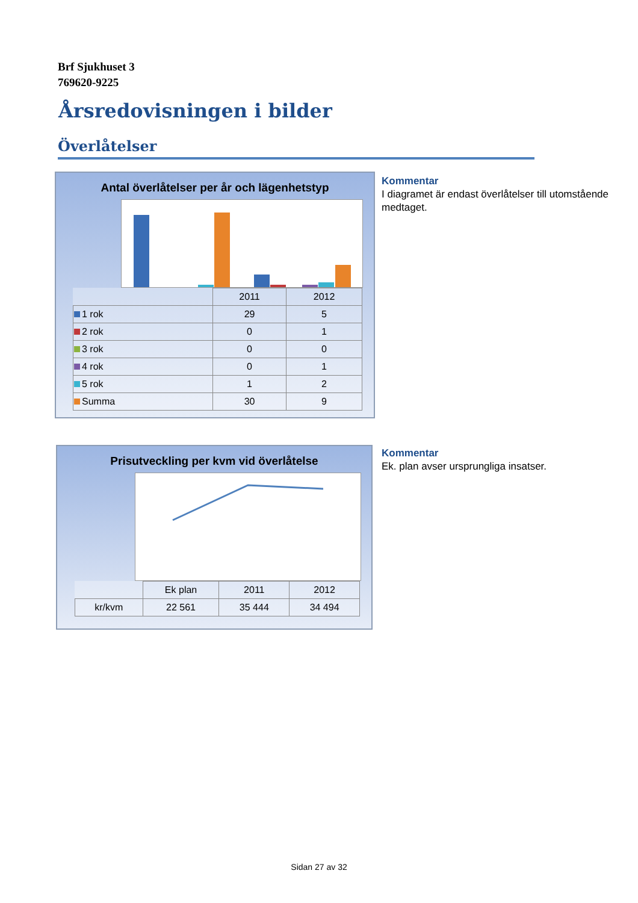Brf Sjukhuset 3
769620-9225
Årsredovisningen i bilder
Överlåtelser
Antal överlåtelser per år och lägenhetstyp
| | 2011 | 2012 |
| --- | --- | --- |
| 1 rok | 29 | 5 |
| 2 rok | 0 | 1 |
| 3 rok | 0 | 0 |
| 4 rok | 0 | 1 |
| 5 rok | 1 | 2 |
| Summa | 30 | 9 |
Kommentar
I diagramet är endast överlåtelser till utomstående medtaget.
Prisutveckling per kvm vid överlåtelse
| | Ek plan | 2011 | 2012 |
| --- | --- | --- | --- |
| kr/kvm | 22 561 | 35 444 | 34 494 |
Kommentar
Ek. plan avser ursprungliga insatser.
Sidan 27 av 32